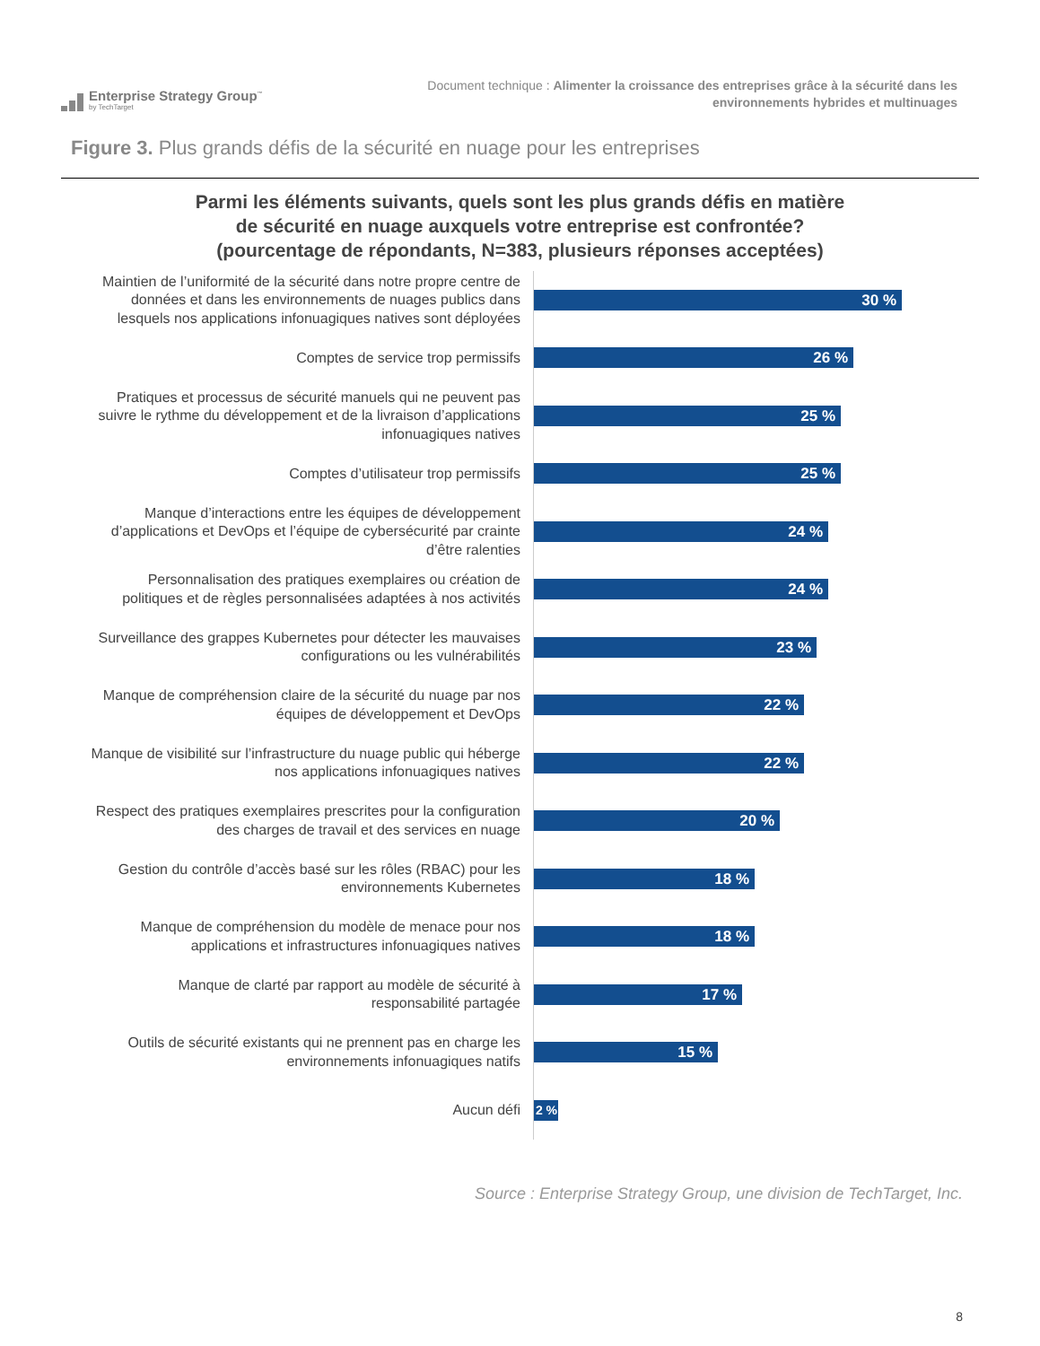Enterprise Strategy Group<sup>™</sup>
by TechTarget
Document technique : Alimenter la croissance des entreprises grâce à la sécurité dans les environnements hybrides et multinuages
Figure 3. Plus grands défis de la sécurité en nuage pour les entreprises
Parmi les éléments suivants, quels sont les plus grands défis en matière
de sécurité en nuage auxquels votre entreprise est confrontée?
(pourcentage de répondants, N=383, plusieurs réponses acceptées)
Maintien de l’uniformité de la sécurité dans notre propre centre de données et dans les environnements de nuages publics dans lesquels nos applications infonuagiques natives sont déployées
30 %
Comptes de service trop permissifs
26 %
Pratiques et processus de sécurité manuels qui ne peuvent pas suivre le rythme du développement et de la livraison d’applications infonuagiques natives
25 %
Comptes d’utilisateur trop permissifs
25 %
Manque d’interactions entre les équipes de développement d’applications et DevOps et l’équipe de cybersécurité par crainte d’être ralenties
24 %
Personnalisation des pratiques exemplaires ou création de politiques et de règles personnalisées adaptées à nos activités
24 %
Surveillance des grappes Kubernetes pour détecter les mauvaises configurations ou les vulnérabilités
23 %
Manque de compréhension claire de la sécurité du nuage par nos équipes de développement et DevOps
22 %
Manque de visibilité sur l’infrastructure du nuage public qui héberge nos applications infonuagiques natives
22 %
Respect des pratiques exemplaires prescrites pour la configuration des charges de travail et des services en nuage
20 %
Gestion du contrôle d’accès basé sur les rôles (RBAC) pour les environnements Kubernetes
18 %
Manque de compréhension du modèle de menace pour nos applications et infrastructures infonuagiques natives
18 %
Manque de clarté par rapport au modèle de sécurité à responsabilité partagée
17 %
Outils de sécurité existants qui ne prennent pas en charge les environnements infonuagiques natifs
15 %
Aucun défi
2 %
Source : Enterprise Strategy Group, une division de TechTarget, Inc.
8